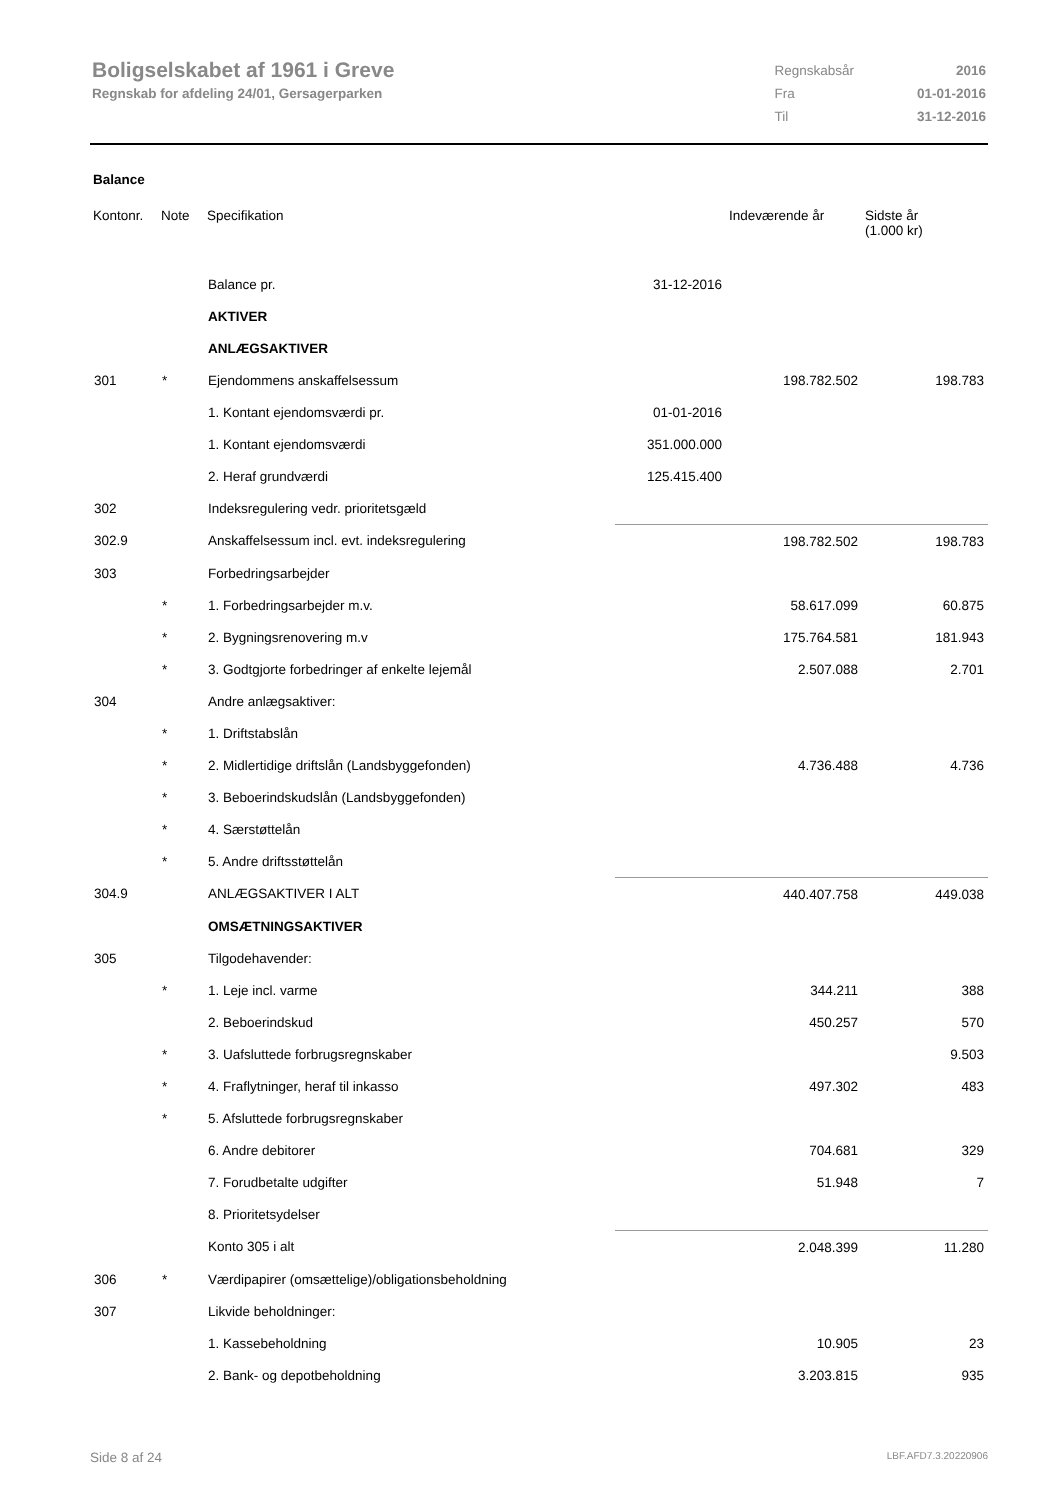Boligselskabet af 1961 i Greve
Regnskab for afdeling 24/01, Gersagerparken
| Regnskabsår | 2016 |
| Fra | 01-01-2016 |
| Til | 31-12-2016 |
Balance
| Kontonr. | Note | Specifikation | | Indeværende år | Sidste år (1.000 kr) |
| --- | --- | --- | --- | --- | --- |
| | | Balance pr. | 31-12-2016 | | |
| | | AKTIVER | | | |
| | | ANLÆGSAKTIVER | | | |
| 301 | * | Ejendommens anskaffelsessum | | 198.782.502 | 198.783 |
| | | 1. Kontant ejendomsværdi pr. | 01-01-2016 | | |
| | | 1. Kontant ejendomsværdi | 351.000.000 | | |
| | | 2. Heraf grundværdi | 125.415.400 | | |
| 302 | | Indeksregulering vedr. prioritetsgæld | | | |
| 302.9 | | Anskaffelsessum incl. evt. indeksregulering | | 198.782.502 | 198.783 |
| 303 | | Forbedringsarbejder | | | |
| | * | 1. Forbedringsarbejder m.v. | | 58.617.099 | 60.875 |
| | * | 2. Bygningsrenovering m.v | | 175.764.581 | 181.943 |
| | * | 3. Godtgjorte forbedringer af enkelte lejemål | | 2.507.088 | 2.701 |
| 304 | | Andre anlægsaktiver: | | | |
| | * | 1. Driftstabslån | | | |
| | * | 2. Midlertidige driftslån (Landsbyggefonden) | | 4.736.488 | 4.736 |
| | * | 3. Beboerindskudslån (Landsbyggefonden) | | | |
| | * | 4. Særstøttelån | | | |
| | * | 5. Andre driftsstøttelån | | | |
| 304.9 | | ANLÆGSAKTIVER I ALT | | 440.407.758 | 449.038 |
| | | OMSÆTNINGSAKTIVER | | | |
| 305 | | Tilgodehavender: | | | |
| | * | 1. Leje incl. varme | | 344.211 | 388 |
| | | 2. Beboerindskud | | 450.257 | 570 |
| | * | 3. Uafsluttede forbrugsregnskaber | | | 9.503 |
| | * | 4. Fraflytninger, heraf til inkasso | | 497.302 | 483 |
| | * | 5. Afsluttede forbrugsregnskaber | | | |
| | | 6. Andre debitorer | | 704.681 | 329 |
| | | 7. Forudbetalte udgifter | | 51.948 | 7 |
| | | 8. Prioritetsydelser | | | |
| | | Konto 305 i alt | | 2.048.399 | 11.280 |
| 306 | * | Værdipapirer (omsættelige)/obligationsbeholdning | | | |
| 307 | | Likvide beholdninger: | | | |
| | | 1. Kassebeholdning | | 10.905 | 23 |
| | | 2. Bank- og depotbeholdning | | 3.203.815 | 935 |
Side 8 af 24 LBF.AFD7.3.20220906